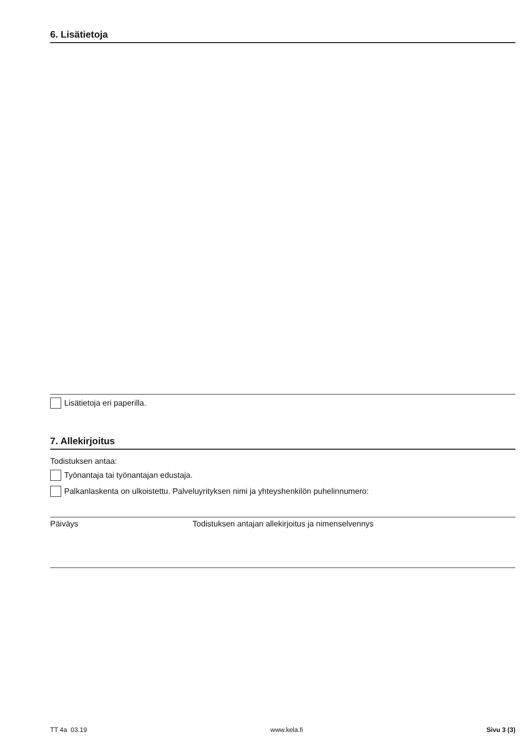6. Lisätietoja
Lisätietoja eri paperilla.
7. Allekirjoitus
Todistuksen antaa:
Työnantaja tai työnantajan edustaja.
Palkanlaskenta on ulkoistettu. Palveluyrityksen nimi ja yhteyshenkilön puhelinnumero:
Päiväys Todistuksen antajan allekirjoitus ja nimenselvennys
TT 4a 03.19 www.kela.fi Sivu 3 (3)